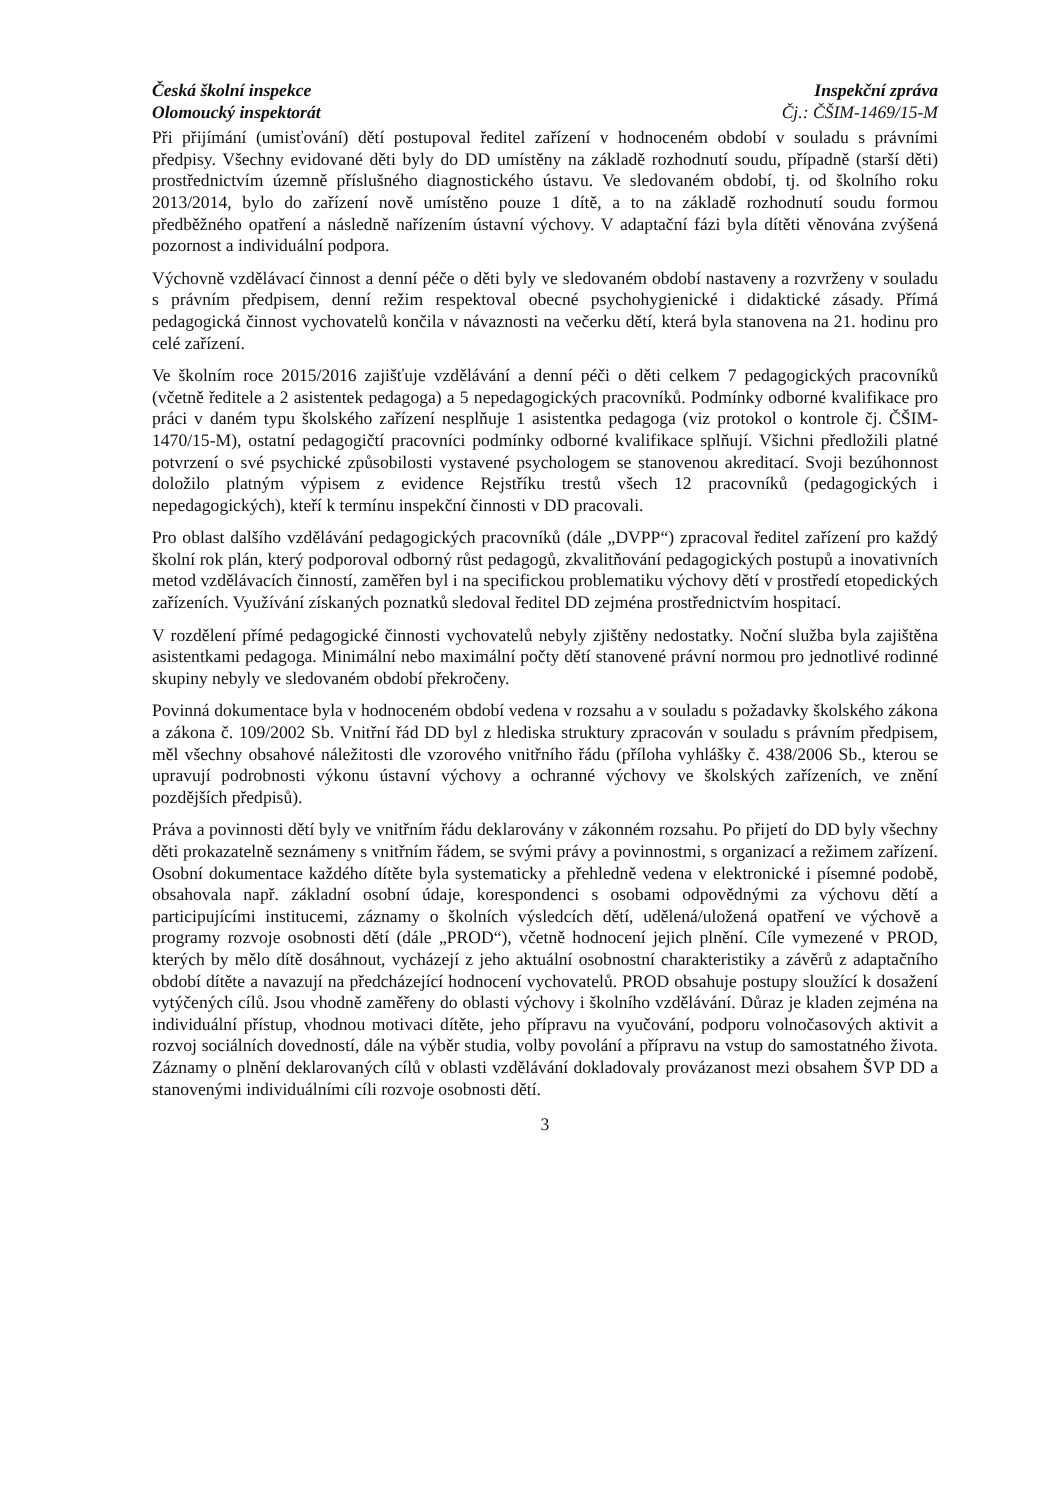Česká školní inspekce
Olomoucký inspektorát
Inspekční zpráva
Čj.: ČŠIM-1469/15-M
Při přijímání (umisťování) dětí postupoval ředitel zařízení v hodnoceném období v souladu s právními předpisy. Všechny evidované děti byly do DD umístěny na základě rozhodnutí soudu, případně (starší děti) prostřednictvím územně příslušného diagnostického ústavu. Ve sledovaném období, tj. od školního roku 2013/2014, bylo do zařízení nově umístěno pouze 1 dítě, a to na základě rozhodnutí soudu formou předběžného opatření a následně nařízením ústavní výchovy. V adaptační fázi byla dítěti věnována zvýšená pozornost a individuální podpora.
Výchovně vzdělávací činnost a denní péče o děti byly ve sledovaném období nastaveny a rozvrženy v souladu s právním předpisem, denní režim respektoval obecné psychohygienické i didaktické zásady. Přímá pedagogická činnost vychovatelů končila v návaznosti na večerku dětí, která byla stanovena na 21. hodinu pro celé zařízení.
Ve školním roce 2015/2016 zajišťuje vzdělávání a denní péči o děti celkem 7 pedagogických pracovníků (včetně ředitele a 2 asistentek pedagoga) a 5 nepedagogických pracovníků. Podmínky odborné kvalifikace pro práci v daném typu školského zařízení nesplňuje 1 asistentka pedagoga (viz protokol o kontrole čj. ČŠIM-1470/15-M), ostatní pedagogičtí pracovníci podmínky odborné kvalifikace splňují. Všichni předložili platné potvrzení o své psychické způsobilosti vystavené psychologem se stanovenou akreditací. Svoji bezúhonnost doložilo platným výpisem z evidence Rejstříku trestů všech 12 pracovníků (pedagogických i nepedagogických), kteří k termínu inspekční činnosti v DD pracovali.
Pro oblast dalšího vzdělávání pedagogických pracovníků (dále „DVPP“) zpracoval ředitel zařízení pro každý školní rok plán, který podporoval odborný růst pedagogů, zkvalitňování pedagogických postupů a inovativních metod vzdělávacích činností, zaměřen byl i na specifickou problematiku výchovy dětí v prostředí etopedických zařízeních. Využívání získaných poznatků sledoval ředitel DD zejména prostřednictvím hospitací.
V rozdělení přímé pedagogické činnosti vychovatelů nebyly zjištěny nedostatky. Noční služba byla zajištěna asistentkami pedagoga. Minimální nebo maximální počty dětí stanovené právní normou pro jednotlivé rodinné skupiny nebyly ve sledovaném období překročeny.
Povinná dokumentace byla v hodnoceném období vedena v rozsahu a v souladu s požadavky školského zákona a zákona č. 109/2002 Sb. Vnitřní řád DD byl z hlediska struktury zpracován v souladu s právním předpisem, měl všechny obsahové náležitosti dle vzorového vnitřního řádu (příloha vyhlášky č. 438/2006 Sb., kterou se upravují podrobnosti výkonu ústavní výchovy a ochranné výchovy ve školských zařízeních, ve znění pozdějších předpisů).
Práva a povinnosti dětí byly ve vnitřním řádu deklarovány v zákonném rozsahu. Po přijetí do DD byly všechny děti prokazatelně seznámeny s vnitřním řádem, se svými právy a povinnostmi, s organizací a režimem zařízení. Osobní dokumentace každého dítěte byla systematicky a přehledně vedena v elektronické i písemné podobě, obsahovala např. základní osobní údaje, korespondenci s osobami odpovědnými za výchovu dětí a participujícími institucemi, záznamy o školních výsledcích dětí, udělená/uložená opatření ve výchově a programy rozvoje osobnosti dětí (dále „PROD“), včetně hodnocení jejich plnění. Cíle vymezené v PROD, kterých by mělo dítě dosáhnout, vycházejí z jeho aktuální osobnostní charakteristiky a závěrů z adaptačního období dítěte a navazují na předcházející hodnocení vychovatelů. PROD obsahuje postupy sloužící k dosažení vytýčených cílů. Jsou vhodně zaměřeny do oblasti výchovy i školního vzdělávání. Důraz je kladen zejména na individuální přístup, vhodnou motivaci dítěte, jeho přípravu na vyučování, podporu volnočasových aktivit a rozvoj sociálních dovedností, dále na výběr studia, volby povolání a přípravu na vstup do samostatného života. Záznamy o plnění deklarovaných cílů v oblasti vzdělávání dokladovaly provázanost mezi obsahem ŠVP DD a stanovenými individuálními cíli rozvoje osobnosti dětí.
3